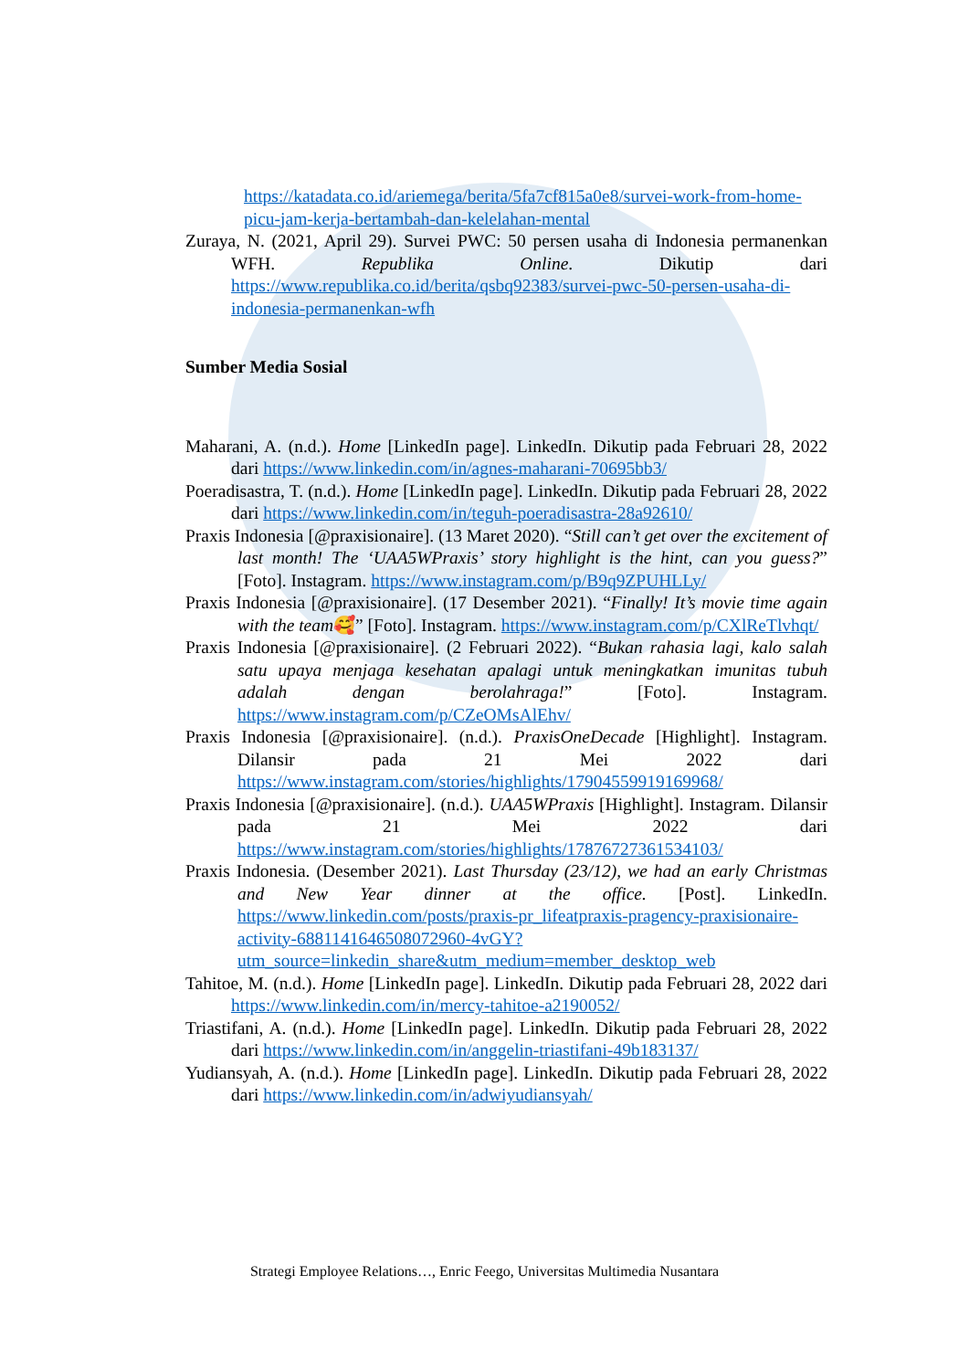https://katadata.co.id/ariemega/berita/5fa7cf815a0e8/survei-work-from-home-picu-jam-kerja-bertambah-dan-kelelahan-mental
Zuraya, N. (2021, April 29). Survei PWC: 50 persen usaha di Indonesia permanenkan WFH. Republika Online. Dikutip dari https://www.republika.co.id/berita/qsbq92383/survei-pwc-50-persen-usaha-di-indonesia-permanenkan-wfh
Sumber Media Sosial
Maharani, A. (n.d.). Home [LinkedIn page]. LinkedIn. Dikutip pada Februari 28, 2022 dari https://www.linkedin.com/in/agnes-maharani-70695bb3/
Poeradisastra, T. (n.d.). Home [LinkedIn page]. LinkedIn. Dikutip pada Februari 28, 2022 dari https://www.linkedin.com/in/teguh-poeradisastra-28a92610/
Praxis Indonesia [@praxisionaire]. (13 Maret 2020). “Still can’t get over the excitement of last month! The ‘UAA5WPraxis’ story highlight is the hint, can you guess?” [Foto]. Instagram. https://www.instagram.com/p/B9q9ZPUHLLy/
Praxis Indonesia [@praxisionaire]. (17 Desember 2021). “Finally! It’s movie time again with the team🥰” [Foto]. Instagram. https://www.instagram.com/p/CXlReTlvhqt/
Praxis Indonesia [@praxisionaire]. (2 Februari 2022). “Bukan rahasia lagi, kalo salah satu upaya menjaga kesehatan apalagi untuk meningkatkan imunitas tubuh adalah dengan berolahraga!” [Foto]. Instagram. https://www.instagram.com/p/CZeOMsAlEhv/
Praxis Indonesia [@praxisionaire]. (n.d.). PraxisOneDecade [Highlight]. Instagram. Dilansir pada 21 Mei 2022 dari https://www.instagram.com/stories/highlights/17904559919169968/
Praxis Indonesia [@praxisionaire]. (n.d.). UAA5WPraxis [Highlight]. Instagram. Dilansir pada 21 Mei 2022 dari https://www.instagram.com/stories/highlights/17876727361534103/
Praxis Indonesia. (Desember 2021). Last Thursday (23/12), we had an early Christmas and New Year dinner at the office. [Post]. LinkedIn. https://www.linkedin.com/posts/praxis-pr_lifeatpraxis-pragency-praxisionaire-activity-6881141646508072960-4vGY?utm_source=linkedin_share&utm_medium=member_desktop_web
Tahitoe, M. (n.d.). Home [LinkedIn page]. LinkedIn. Dikutip pada Februari 28, 2022 dari https://www.linkedin.com/in/mercy-tahitoe-a2190052/
Triastifani, A. (n.d.). Home [LinkedIn page]. LinkedIn. Dikutip pada Februari 28, 2022 dari https://www.linkedin.com/in/anggelin-triastifani-49b183137/
Yudiansyah, A. (n.d.). Home [LinkedIn page]. LinkedIn. Dikutip pada Februari 28, 2022 dari https://www.linkedin.com/in/adwiyudiansyah/
Strategi Employee Relations…, Enric Feego, Universitas Multimedia Nusantara